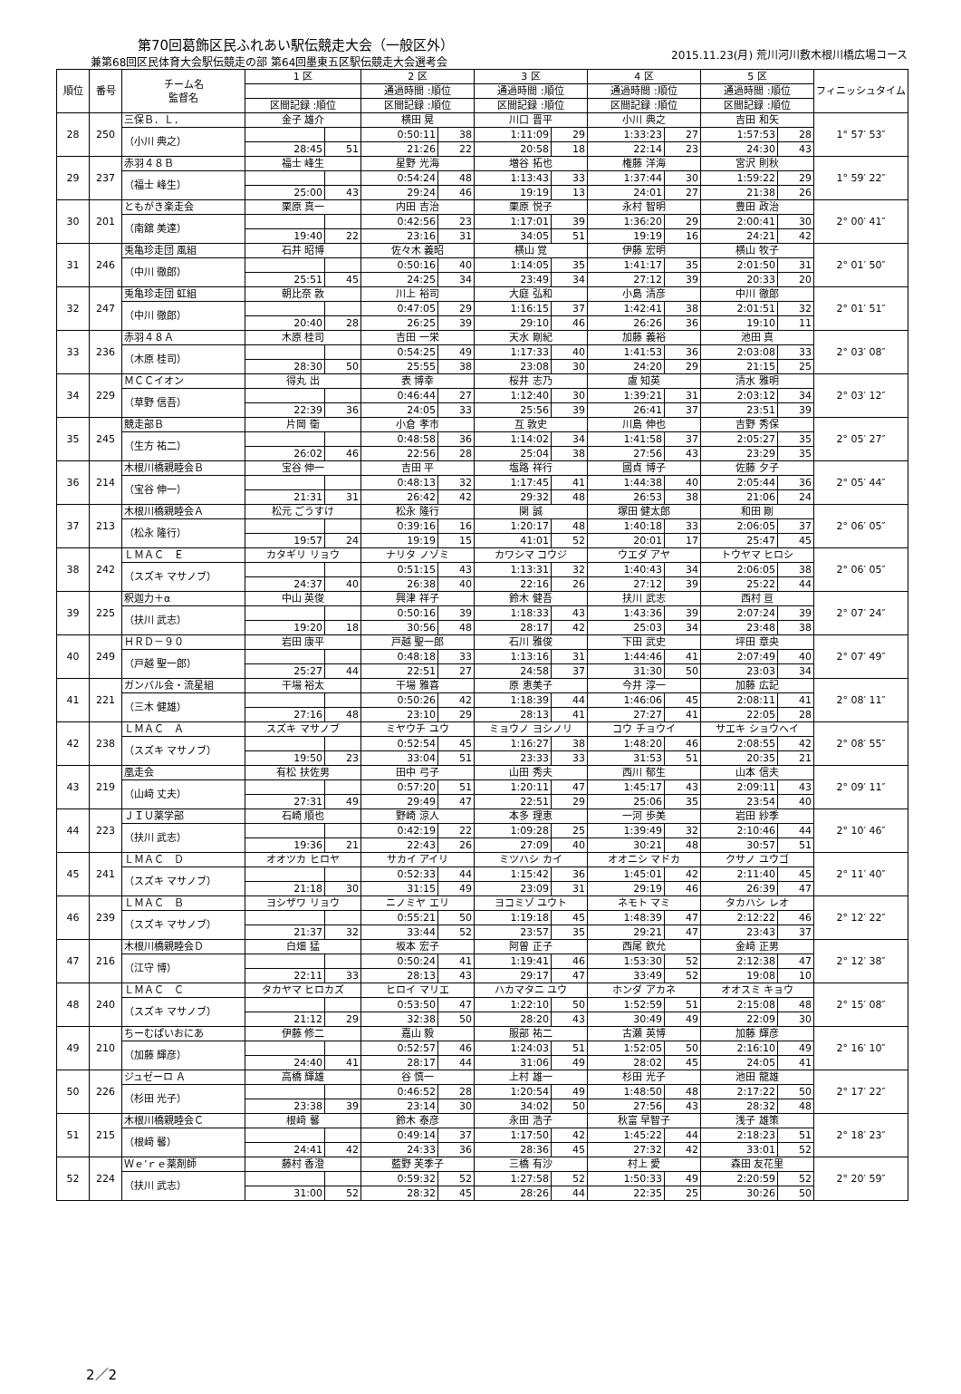第70回葛飾区民ふれあい駅伝競走大会（一般区外）
兼第68回区民体育大会駅伝競走の部 第64回墨東五区駅伝競走大会選考会
2015.11.23(月) 荒川河川敷木根川橋広場コース
| 順位 | 番号 | チーム名 監督名 | 1 区 | | 2 区 | | 3 区 | | 4 区 | | 5 区 | | フィニッシュタイム |
| --- | --- | --- | --- | --- | --- | --- | --- | --- | --- | --- | --- | --- | --- |
| | | | | | 通過時間 :順位 | | 通過時間 :順位 | | 通過時間 :順位 | | 通過時間 :順位 | | |
| | | | 区間記録 :順位 | | 区間記録 :順位 | | 区間記録 :順位 | | 区間記録 :順位 | | 区間記録 :順位 | | |
| 28 | 250 | 三保Ｂ．Ｌ． | 金子 雄介 | | 横田 晃 | | 川口 晋平 | | 小川 典之 | | 吉田 和矢 | | 1° 57′ 53″ |
| | | （小川 典之） | | | 0:50:11 | 38 | 1:11:09 | 29 | 1:33:23 | 27 | 1:57:53 | 28 | |
| | | | 28:45 | 51 | 21:26 | 22 | 20:58 | 18 | 22:14 | 23 | 24:30 | 43 | |
| 29 | 237 | 赤羽４８Ｂ | 福士 峰生 | | 星野 光海 | | 増谷 拓也 | | 権藤 洋海 | | 宮沢 則秋 | | 1° 59′ 22″ |
| | | （福士 峰生） | | | 0:54:24 | 48 | 1:13:43 | 33 | 1:37:44 | 30 | 1:59:22 | 29 | |
| | | | 25:00 | 43 | 29:24 | 46 | 19:19 | 13 | 24:01 | 27 | 21:38 | 26 | |
| 30 | 201 | ともがき楽走会 | 栗原 真一 | | 内田 吉治 | | 栗原 悦子 | | 永村 智明 | | 豊田 政治 | | 2° 00′ 41″ |
| | | （南舘 美達） | | | 0:42:56 | 23 | 1:17:01 | 39 | 1:36:20 | 29 | 2:00:41 | 30 | |
| | | | 19:40 | 22 | 23:16 | 31 | 34:05 | 51 | 19:19 | 16 | 24:21 | 42 | |
| 31 | 246 | 兎亀珍走団 風組 | 石井 昭博 | | 佐々木 義昭 | | 横山 覚 | | 伊藤 宏明 | | 横山 牧子 | | 2° 01′ 50″ |
| | | （中川 徹郎） | | | 0:50:16 | 40 | 1:14:05 | 35 | 1:41:17 | 35 | 2:01:50 | 31 | |
| | | | 25:51 | 45 | 24:25 | 34 | 23:49 | 34 | 27:12 | 39 | 20:33 | 20 | |
| 32 | 247 | 兎亀珍走団 虹組 | 朝比奈 敦 | | 川上 裕司 | | 大庭 弘和 | | 小島 清彦 | | 中川 徹郎 | | 2° 01′ 51″ |
| | | （中川 徹郎） | | | 0:47:05 | 29 | 1:16:15 | 37 | 1:42:41 | 38 | 2:01:51 | 32 | |
| | | | 20:40 | 28 | 26:25 | 39 | 29:10 | 46 | 26:26 | 36 | 19:10 | 11 | |
| 33 | 236 | 赤羽４８Ａ | 木原 桂司 | | 吉田 一栄 | | 天水 剛紀 | | 加藤 義裕 | | 池田 真 | | 2° 03′ 08″ |
| | | （木原 桂司） | | | 0:54:25 | 49 | 1:17:33 | 40 | 1:41:53 | 36 | 2:03:08 | 33 | |
| | | | 28:30 | 50 | 25:55 | 38 | 23:08 | 30 | 24:20 | 29 | 21:15 | 25 | |
| 34 | 229 | ＭＣＣイオン | 得丸 出 | | 表 博幸 | | 桜井 志乃 | | 盧 知英 | | 清水 雅明 | | 2° 03′ 12″ |
| | | （草野 信吾） | | | 0:46:44 | 27 | 1:12:40 | 30 | 1:39:21 | 31 | 2:03:12 | 34 | |
| | | | 22:39 | 36 | 24:05 | 33 | 25:56 | 39 | 26:41 | 37 | 23:51 | 39 | |
| 35 | 245 | 競走部Ｂ | 片岡 衛 | | 小倉 孝市 | | 互 敦史 | | 川島 伸也 | | 吉野 秀保 | | 2° 05′ 27″ |
| | | （生方 祐二） | | | 0:48:58 | 36 | 1:14:02 | 34 | 1:41:58 | 37 | 2:05:27 | 35 | |
| | | | 26:02 | 46 | 22:56 | 28 | 25:04 | 38 | 27:56 | 43 | 23:29 | 35 | |
| 36 | 214 | 木根川橋親睦会Ｂ | 宝谷 伸一 | | 吉田 平 | | 塩路 祥行 | | 國貞 博子 | | 佐藤 夕子 | | 2° 05′ 44″ |
| | | （宝谷 伸一） | | | 0:48:13 | 32 | 1:17:45 | 41 | 1:44:38 | 40 | 2:05:44 | 36 | |
| | | | 21:31 | 31 | 26:42 | 42 | 29:32 | 48 | 26:53 | 38 | 21:06 | 24 | |
| 37 | 213 | 木根川橋親睦会Ａ | 松元 ごうすけ | | 松永 隆行 | | 関 誠 | | 塚田 健太郎 | | 和田 剛 | | 2° 06′ 05″ |
| | | （松永 隆行） | | | 0:39:16 | 16 | 1:20:17 | 48 | 1:40:18 | 33 | 2:06:05 | 37 | |
| | | | 19:57 | 24 | 19:19 | 15 | 41:01 | 52 | 20:01 | 17 | 25:47 | 45 | |
| 38 | 242 | ＬＭＡＣ Ｅ | カタギリ リョウ | | ナリタ ノゾミ | | カワシマ コウジ | | ウエダ アヤ | | トウヤマ ヒロシ | | 2° 06′ 05″ |
| | | （スズキ マサノブ） | | | 0:51:15 | 43 | 1:13:31 | 32 | 1:40:43 | 34 | 2:06:05 | 38 | |
| | | | 24:37 | 40 | 26:38 | 40 | 22:16 | 26 | 27:12 | 39 | 25:22 | 44 | |
| 39 | 225 | 釈迦力＋α | 中山 英俊 | | 興津 祥子 | | 鈴木 健吾 | | 扶川 武志 | | 西村 亘 | | 2° 07′ 24″ |
| | | （扶川 武志） | | | 0:50:16 | 39 | 1:18:33 | 43 | 1:43:36 | 39 | 2:07:24 | 39 | |
| | | | 19:20 | 18 | 30:56 | 48 | 28:17 | 42 | 25:03 | 34 | 23:48 | 38 | |
| 40 | 249 | ＨＲＤ－９０ | 岩田 康平 | | 戸越 聖一郎 | | 石川 雅俊 | | 下田 武史 | | 坪田 章央 | | 2° 07′ 49″ |
| | | （戸越 聖一郎） | | | 0:48:18 | 33 | 1:13:16 | 31 | 1:44:46 | 41 | 2:07:49 | 40 | |
| | | | 25:27 | 44 | 22:51 | 27 | 24:58 | 37 | 31:30 | 50 | 23:03 | 34 | |
| 41 | 221 | ガンバル会・流星組 | 干場 裕太 | | 干場 雅喜 | | 原 恵美子 | | 今井 淳一 | | 加藤 広記 | | 2° 08′ 11″ |
| | | （三木 健雄） | | | 0:50:26 | 42 | 1:18:39 | 44 | 1:46:06 | 45 | 2:08:11 | 41 | |
| | | | 27:16 | 48 | 23:10 | 29 | 28:13 | 41 | 27:27 | 41 | 22:05 | 28 | |
| 42 | 238 | ＬＭＡＣ Ａ | スズキ マサノブ | | ミヤウチ ユウ | | ミョウノ ヨシノリ | | コウ チョウイ | | サエキ ショウヘイ | | 2° 08′ 55″ |
| | | （スズキ マサノブ） | | | 0:52:54 | 45 | 1:16:27 | 38 | 1:48:20 | 46 | 2:08:55 | 42 | |
| | | | 19:50 | 23 | 33:04 | 51 | 23:33 | 33 | 31:53 | 51 | 20:35 | 21 | |
| 43 | 219 | 凰走会 | 有松 扶佐男 | | 田中 弓子 | | 山田 秀夫 | | 西川 郁生 | | 山本 信夫 | | 2° 09′ 11″ |
| | | （山﨑 丈夫） | | | 0:57:20 | 51 | 1:20:11 | 47 | 1:45:17 | 43 | 2:09:11 | 43 | |
| | | | 27:31 | 49 | 29:49 | 47 | 22:51 | 29 | 25:06 | 35 | 23:54 | 40 | |
| 44 | 223 | ＪＩＵ薬学部 | 石崎 順也 | | 野崎 涼人 | | 本多 理恵 | | 一河 歩美 | | 岩田 紗季 | | 2° 10′ 46″ |
| | | （扶川 武志） | | | 0:42:19 | 22 | 1:09:28 | 25 | 1:39:49 | 32 | 2:10:46 | 44 | |
| | | | 19:36 | 21 | 22:43 | 26 | 27:09 | 40 | 30:21 | 48 | 30:57 | 51 | |
| 45 | 241 | ＬＭＡＣ Ｄ | オオツカ ヒロヤ | | サカイ アイリ | | ミツハシ カイ | | オオニシ マドカ | | クサノ ユウゴ | | 2° 11′ 40″ |
| | | （スズキ マサノブ） | | | 0:52:33 | 44 | 1:15:42 | 36 | 1:45:01 | 42 | 2:11:40 | 45 | |
| | | | 21:18 | 30 | 31:15 | 49 | 23:09 | 31 | 29:19 | 46 | 26:39 | 47 | |
| 46 | 239 | ＬＭＡＣ Ｂ | ヨシザワ リョウ | | ニノミヤ エリ | | ヨコミゾ ユウト | | ネモト マミ | | タカハシ レオ | | 2° 12′ 22″ |
| | | （スズキ マサノブ） | | | 0:55:21 | 50 | 1:19:18 | 45 | 1:48:39 | 47 | 2:12:22 | 46 | |
| | | | 21:37 | 32 | 33:44 | 52 | 23:57 | 35 | 29:21 | 47 | 23:43 | 37 | |
| 47 | 216 | 木根川橋親睦会Ｄ | 白畑 猛 | | 坂本 宏子 | | 阿曽 正子 | | 西尾 欽允 | | 金﨑 正男 | | 2° 12′ 38″ |
| | | （江守 博） | | | 0:50:24 | 41 | 1:19:41 | 46 | 1:53:30 | 52 | 2:12:38 | 47 | |
| | | | 22:11 | 33 | 28:13 | 43 | 29:17 | 47 | 33:49 | 52 | 19:08 | 10 | |
| 48 | 240 | ＬＭＡＣ Ｃ | タカヤマ ヒロカズ | | ヒロイ マリエ | | ハカマタニ ユウ | | ホンダ アカネ | | オオスミ キョウ | | 2° 15′ 08″ |
| | | （スズキ マサノブ） | | | 0:53:50 | 47 | 1:22:10 | 50 | 1:52:59 | 51 | 2:15:08 | 48 | |
| | | | 21:12 | 29 | 32:38 | 50 | 28:20 | 43 | 30:49 | 49 | 22:09 | 30 | |
| 49 | 210 | ちーむぱいおにあ | 伊藤 修二 | | 嘉山 毅 | | 服部 祐二 | | 古瀬 英博 | | 加藤 輝彦 | | 2° 16′ 10″ |
| | | （加藤 輝彦） | | | 0:52:57 | 46 | 1:24:03 | 51 | 1:52:05 | 50 | 2:16:10 | 49 | |
| | | | 24:40 | 41 | 28:17 | 44 | 31:06 | 49 | 28:02 | 45 | 24:05 | 41 | |
| 50 | 226 | ジュゼーロ Ａ | 高橋 輝雄 | | 谷 慎一 | | 上村 雄一 | | 杉田 光子 | | 池田 龍雄 | | 2° 17′ 22″ |
| | | （杉田 光子） | | | 0:46:52 | 28 | 1:20:54 | 49 | 1:48:50 | 48 | 2:17:22 | 50 | |
| | | | 23:38 | 39 | 23:14 | 30 | 34:02 | 50 | 27:56 | 43 | 28:32 | 48 | |
| 51 | 215 | 木根川橋親睦会Ｃ | 根﨑 馨 | | 鈴木 泰彦 | | 永田 浩子 | | 秋富 早智子 | | 浅子 雄策 | | 2° 18′ 23″ |
| | | （根﨑 馨） | | | 0:49:14 | 37 | 1:17:50 | 42 | 1:45:22 | 44 | 2:18:23 | 51 | |
| | | | 24:41 | 42 | 24:33 | 36 | 28:36 | 45 | 27:32 | 42 | 33:01 | 52 | |
| 52 | 224 | Ｗｅ’ｒｅ薬剤師 | 藤村 香澄 | | 藍野 芙季子 | | 三橋 有沙 | | 村上 愛 | | 森田 友花里 | | 2° 20′ 59″ |
| | | （扶川 武志） | | | 0:59:32 | 52 | 1:27:58 | 52 | 1:50:33 | 49 | 2:20:59 | 52 | |
| | | | 31:00 | 52 | 28:32 | 45 | 28:26 | 44 | 22:35 | 25 | 30:26 | 50 | |
2／2